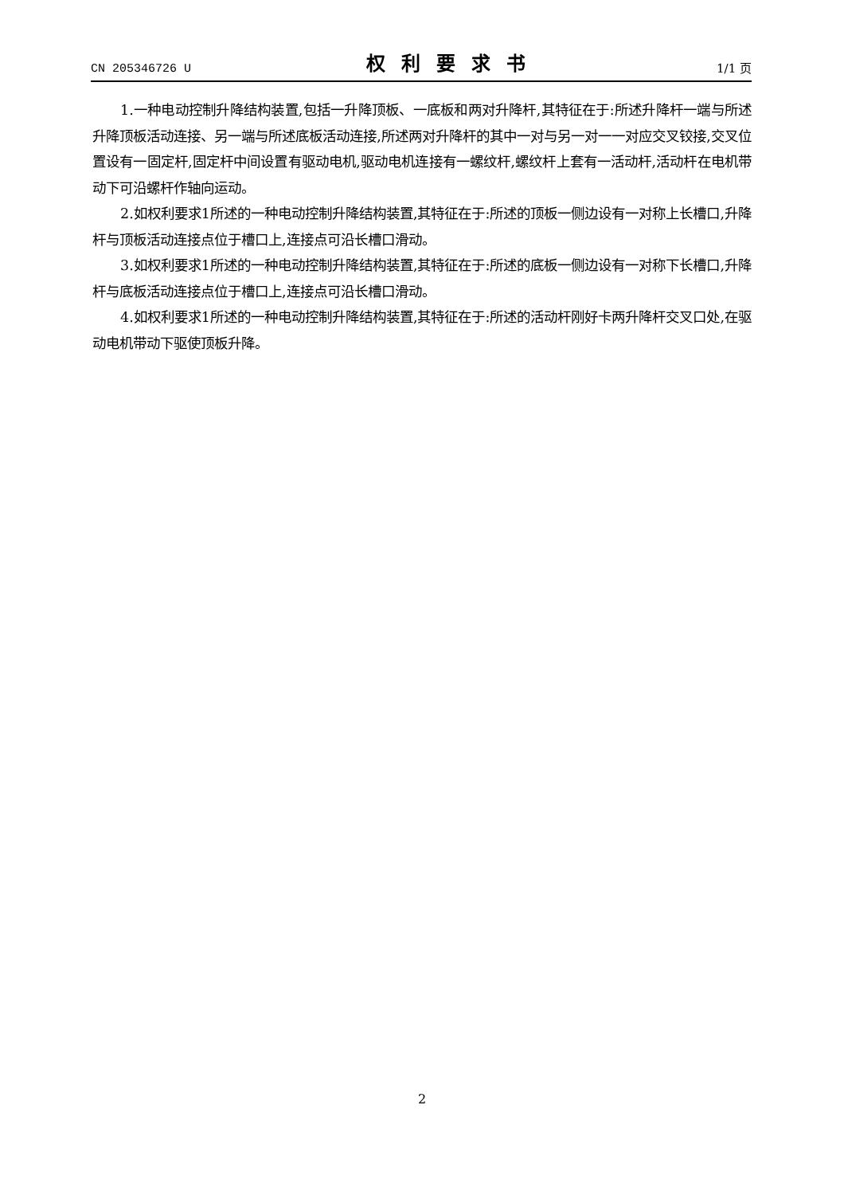CN 205346726 U 权利要求书 1/1 页
1.一种电动控制升降结构装置,包括一升降顶板、一底板和两对升降杆,其特征在于:所述升降杆一端与所述升降顶板活动连接、另一端与所述底板活动连接,所述两对升降杆的其中一对与另一对一一对应交叉铰接,交叉位置设有一固定杆,固定杆中间设置有驱动电机,驱动电机连接有一螺纹杆,螺纹杆上套有一活动杆,活动杆在电机带动下可沿螺杆作轴向运动。
2.如权利要求1所述的一种电动控制升降结构装置,其特征在于:所述的顶板一侧边设有一对称上长槽口,升降杆与顶板活动连接点位于槽口上,连接点可沿长槽口滑动。
3.如权利要求1所述的一种电动控制升降结构装置,其特征在于:所述的底板一侧边设有一对称下长槽口,升降杆与底板活动连接点位于槽口上,连接点可沿长槽口滑动。
4.如权利要求1所述的一种电动控制升降结构装置,其特征在于:所述的活动杆刚好卡两升降杆交叉口处,在驱动电机带动下驱使顶板升降。
2